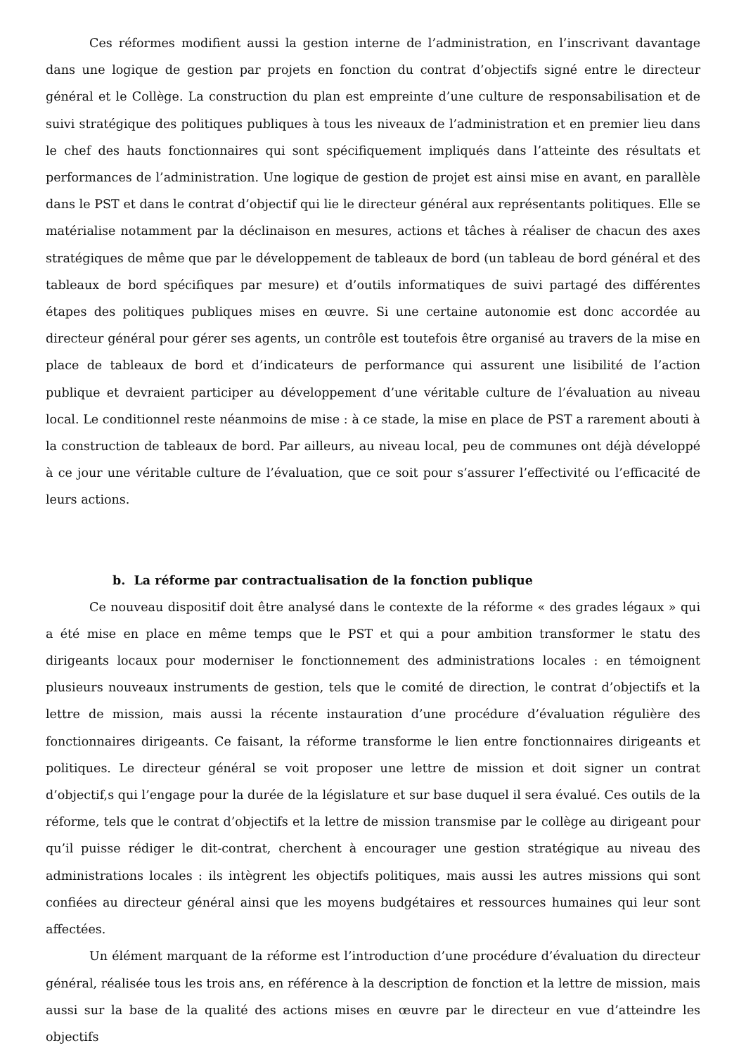Ces réformes modifient aussi la gestion interne de l’administration, en l’inscrivant davantage dans une logique de gestion par projets en fonction du contrat d’objectifs signé entre le directeur général et le Collège. La construction du plan est empreinte d’une culture de responsabilisation et de suivi stratégique des politiques publiques à tous les niveaux de l’administration et en premier lieu dans le chef des hauts fonctionnaires qui sont spécifiquement impliqués dans l’atteinte des résultats et performances de l’administration. Une logique de gestion de projet est ainsi mise en avant, en parallèle dans le PST et dans le contrat d’objectif qui lie le directeur général aux représentants politiques. Elle se matérialise notamment par la déclinaison en mesures, actions et tâches à réaliser de chacun des axes stratégiques de même que par le développement de tableaux de bord (un tableau de bord général et des tableaux de bord spécifiques par mesure) et d’outils informatiques de suivi partagé des différentes étapes des politiques publiques mises en œuvre. Si une certaine autonomie est donc accordée au directeur général pour gérer ses agents, un contrôle est toutefois être organisé au travers de la mise en place de tableaux de bord et d’indicateurs de performance qui assurent une lisibilité de l’action publique et devraient participer au développement d’une véritable culture de l’évaluation au niveau local. Le conditionnel reste néanmoins de mise : à ce stade, la mise en place de PST a rarement abouti à la construction de tableaux de bord. Par ailleurs, au niveau local, peu de communes ont déjà développé à ce jour une véritable culture de l’évaluation, que ce soit pour s’assurer l’effectivité ou l’efficacité de leurs actions.
b. La réforme par contractualisation de la fonction publique
Ce nouveau dispositif doit être analysé dans le contexte de la réforme « des grades légaux » qui a été mise en place en même temps que le PST et qui a pour ambition transformer le statu des dirigeants locaux pour moderniser le fonctionnement des administrations locales : en témoignent plusieurs nouveaux instruments de gestion, tels que le comité de direction, le contrat d’objectifs et la lettre de mission, mais aussi la récente instauration d’une procédure d’évaluation régulière des fonctionnaires dirigeants. Ce faisant, la réforme transforme le lien entre fonctionnaires dirigeants et politiques. Le directeur général se voit proposer une lettre de mission et doit signer un contrat d’objectif,s qui l’engage pour la durée de la législature et sur base duquel il sera évalué. Ces outils de la réforme, tels que le contrat d’objectifs et la lettre de mission transmise par le collège au dirigeant pour qu’il puisse rédiger le dit-contrat, cherchent à encourager une gestion stratégique au niveau des administrations locales : ils intègrent les objectifs politiques, mais aussi les autres missions qui sont confiées au directeur général ainsi que les moyens budgétaires et ressources humaines qui leur sont affectées.
Un élément marquant de la réforme est l’introduction d’une procédure d’évaluation du directeur général, réalisée tous les trois ans, en référence à la description de fonction et la lettre de mission, mais aussi sur la base de la qualité des actions mises en œuvre par le directeur en vue d’atteindre les objectifs